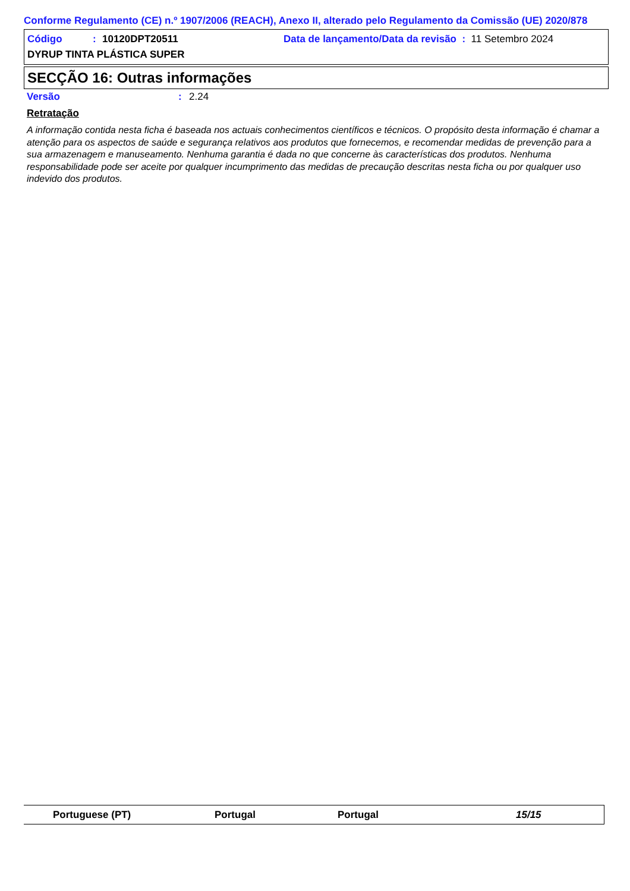Conforme Regulamento (CE) n.º 1907/2006 (REACH), Anexo II, alterado pelo Regulamento da Comissão (UE) 2020/878
Código: 10120DPT20511 Data de lançamento/Data da revisão : 11 Setembro 2024
DYRUP TINTA PLÁSTICA SUPER
SECÇÃO 16: Outras informações
Versão: 2.24
Retratação
A informação contida nesta ficha é baseada nos actuais conhecimentos científicos e técnicos. O propósito desta informação é chamar a atenção para os aspectos de saúde e segurança relativos aos produtos que fornecemos, e recomendar medidas de prevenção para a sua armazenagem e manuseamento. Nenhuma garantia é dada no que concerne às características dos produtos. Nenhuma responsabilidade pode ser aceite por qualquer incumprimento das medidas de precaução descritas nesta ficha ou por qualquer uso indevido dos produtos.
Portuguese (PT) Portugal Portugal 15/15